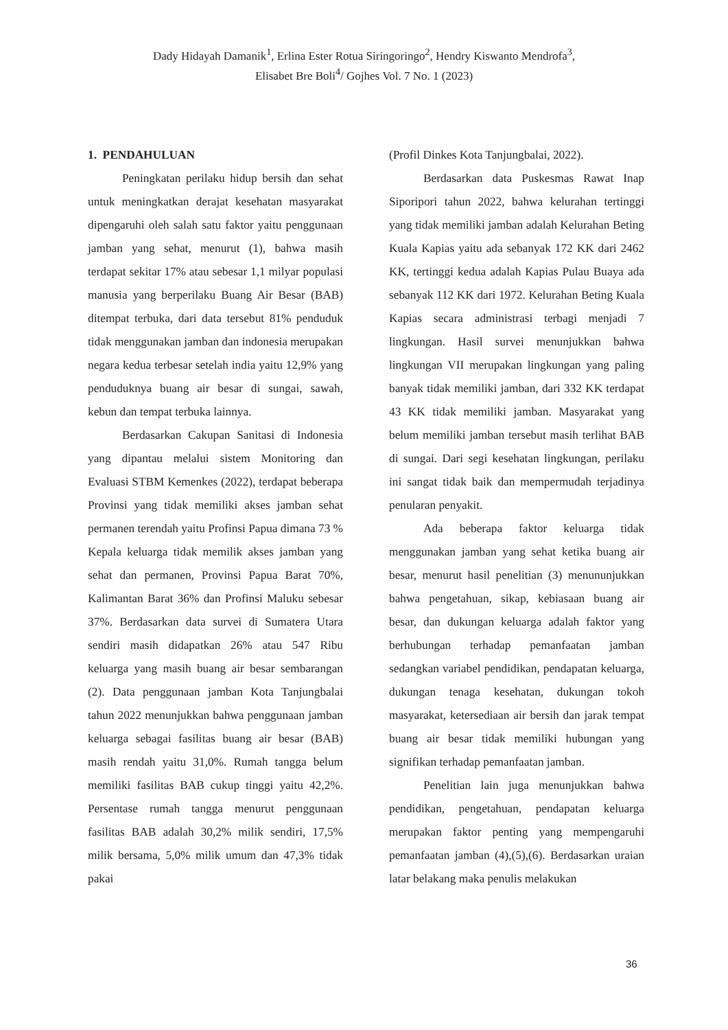Dady Hidayah Damanik<sup>1</sup>, Erlina Ester Rotua Siringoringo<sup>2</sup>, Hendry Kiswanto Mendrofa<sup>3</sup>,
Elisabet Bre Boli<sup>4</sup>/ Gojhes Vol. 7 No. 1 (2023)
1. PENDAHULUAN
Peningkatan perilaku hidup bersih dan sehat untuk meningkatkan derajat kesehatan masyarakat dipengaruhi oleh salah satu faktor yaitu penggunaan jamban yang sehat, menurut (1), bahwa masih terdapat sekitar 17% atau sebesar 1,1 milyar populasi manusia yang berperilaku Buang Air Besar (BAB) ditempat terbuka, dari data tersebut 81% penduduk tidak menggunakan jamban dan indonesia merupakan negara kedua terbesar setelah india yaitu 12,9% yang penduduknya buang air besar di sungai, sawah, kebun dan tempat terbuka lainnya.
Berdasarkan Cakupan Sanitasi di Indonesia yang dipantau melalui sistem Monitoring dan Evaluasi STBM Kemenkes (2022), terdapat beberapa Provinsi yang tidak memiliki akses jamban sehat permanen terendah yaitu Profinsi Papua dimana 73 % Kepala keluarga tidak memilik akses jamban yang sehat dan permanen, Provinsi Papua Barat 70%, Kalimantan Barat 36% dan Profinsi Maluku sebesar 37%. Berdasarkan data survei di Sumatera Utara sendiri masih didapatkan 26% atau 547 Ribu keluarga yang masih buang air besar sembarangan (2). Data penggunaan jamban Kota Tanjungbalai tahun 2022 menunjukkan bahwa penggunaan jamban keluarga sebagai fasilitas buang air besar (BAB) masih rendah yaitu 31,0%. Rumah tangga belum memiliki fasilitas BAB cukup tinggi yaitu 42,2%. Persentase rumah tangga menurut penggunaan fasilitas BAB adalah 30,2% milik sendiri, 17,5% milik bersama, 5,0% milik umum dan 47,3% tidak pakai
(Profil Dinkes Kota Tanjungbalai, 2022).
Berdasarkan data Puskesmas Rawat Inap Siporipori tahun 2022, bahwa kelurahan tertinggi yang tidak memiliki jamban adalah Kelurahan Beting Kuala Kapias yaitu ada sebanyak 172 KK dari 2462 KK, tertinggi kedua adalah Kapias Pulau Buaya ada sebanyak 112 KK dari 1972. Kelurahan Beting Kuala Kapias secara administrasi terbagi menjadi 7 lingkungan. Hasil survei menunjukkan bahwa lingkungan VII merupakan lingkungan yang paling banyak tidak memiliki jamban, dari 332 KK terdapat 43 KK tidak memiliki jamban. Masyarakat yang belum memiliki jamban tersebut masih terlihat BAB di sungai. Dari segi kesehatan lingkungan, perilaku ini sangat tidak baik dan mempermudah terjadinya penularan penyakit.
Ada beberapa faktor keluarga tidak menggunakan jamban yang sehat ketika buang air besar, menurut hasil penelitian (3) menununjukkan bahwa pengetahuan, sikap, kebiasaan buang air besar, dan dukungan keluarga adalah faktor yang berhubungan terhadap pemanfaatan jamban sedangkan variabel pendidikan, pendapatan keluarga, dukungan tenaga kesehatan, dukungan tokoh masyarakat, ketersediaan air bersih dan jarak tempat buang air besar tidak memiliki hubungan yang signifikan terhadap pemanfaatan jamban.
Penelitian lain juga menunjukkan bahwa pendidikan, pengetahuan, pendapatan keluarga merupakan faktor penting yang mempengaruhi pemanfaatan jamban (4),(5),(6). Berdasarkan uraian latar belakang maka penulis melakukan
36